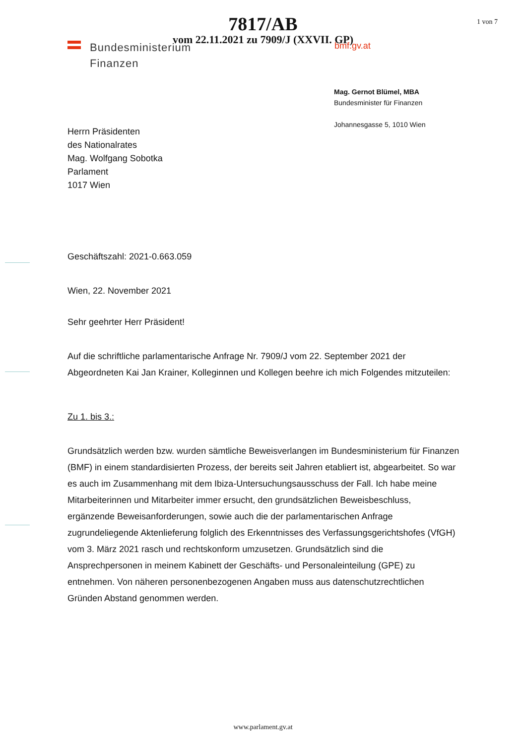7817/AB
vom 22.11.2021 zu 7909/J (XXVII. GP)
1 von 7
Bundesministerium
Finanzen
bmf.gv.at
Mag. Gernot Blümel, MBA
Bundesminister für Finanzen
Johannesgasse 5, 1010 Wien
Herrn Präsidenten
des Nationalrates
Mag. Wolfgang Sobotka
Parlament
1017 Wien
Geschäftszahl: 2021-0.663.059
Wien, 22. November 2021
Sehr geehrter Herr Präsident!
Auf die schriftliche parlamentarische Anfrage Nr. 7909/J vom 22. September 2021 der Abgeordneten Kai Jan Krainer, Kolleginnen und Kollegen beehre ich mich Folgendes mitzuteilen:
Zu 1. bis 3.:
Grundsätzlich werden bzw. wurden sämtliche Beweisverlangen im Bundesministerium für Finanzen (BMF) in einem standardisierten Prozess, der bereits seit Jahren etabliert ist, abgearbeitet. So war es auch im Zusammenhang mit dem Ibiza-Untersuchungsausschuss der Fall. Ich habe meine Mitarbeiterinnen und Mitarbeiter immer ersucht, den grundsätzlichen Beweisbeschluss, ergänzende Beweisanforderungen, sowie auch die der parlamentarischen Anfrage zugrundeliegende Aktenlieferung folglich des Erkenntnisses des Verfassungsgerichtshofes (VfGH) vom 3. März 2021 rasch und rechtskonform umzusetzen. Grundsätzlich sind die Ansprechpersonen in meinem Kabinett der Geschäfts- und Personaleinteilung (GPE) zu entnehmen. Von näheren personenbezogenen Angaben muss aus datenschutzrechtlichen Gründen Abstand genommen werden.
www.parlament.gv.at